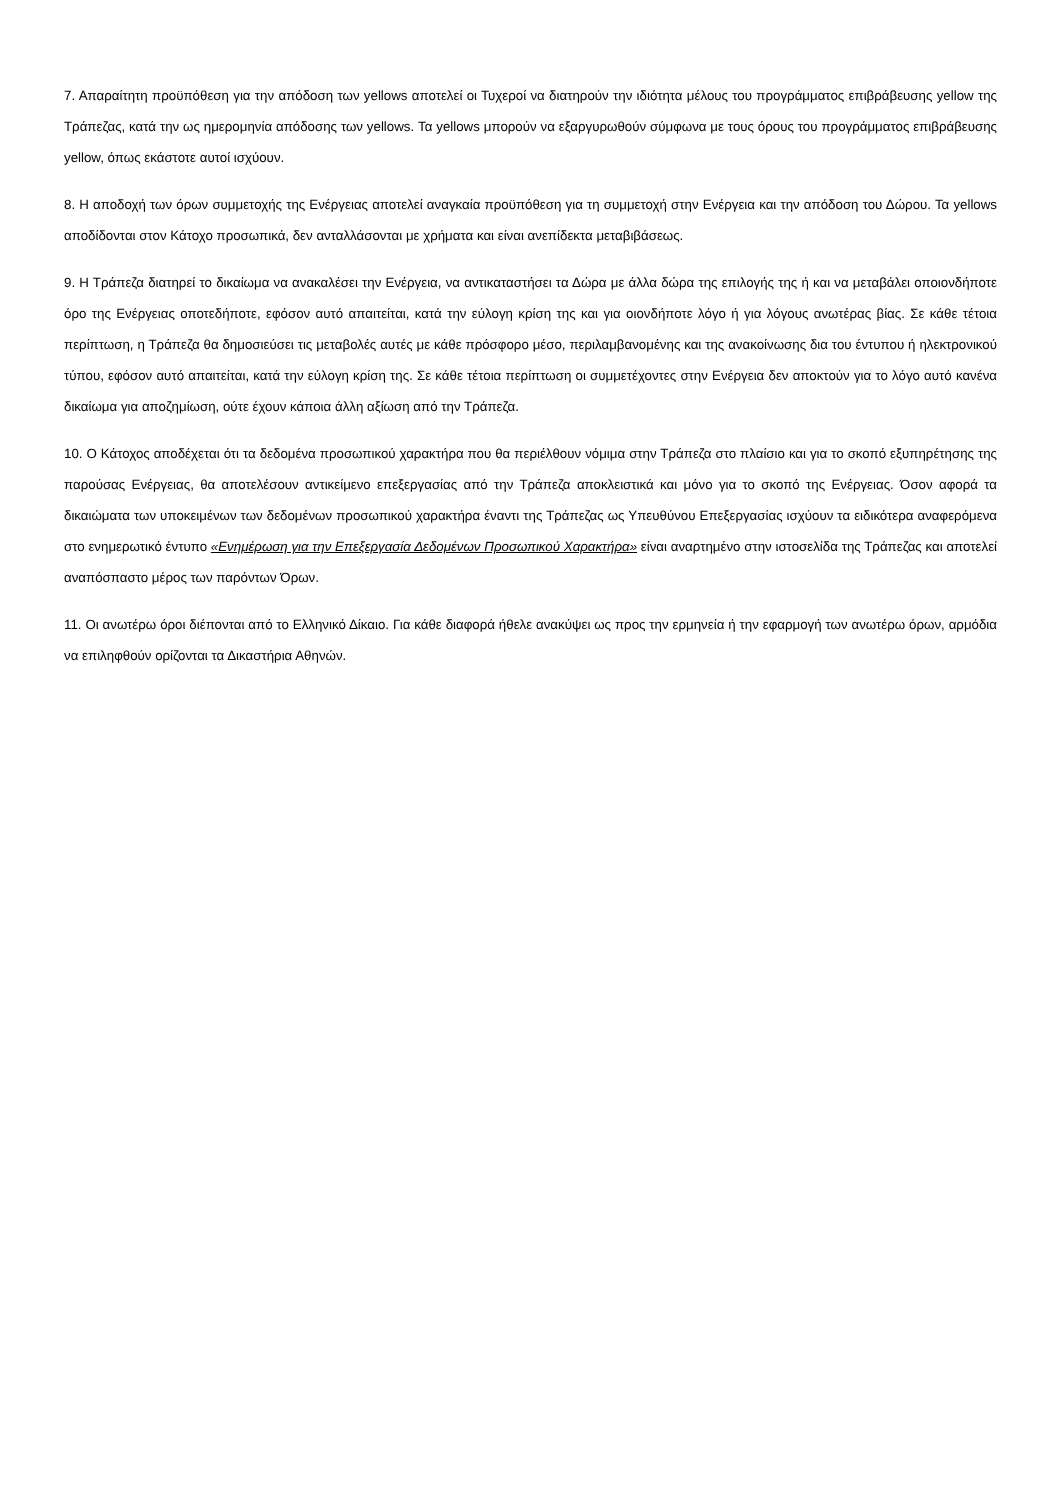7. Απαραίτητη προϋπόθεση για την απόδοση των yellows αποτελεί οι Τυχεροί να διατηρούν την ιδιότητα μέλους του προγράμματος επιβράβευσης yellow της Τράπεζας, κατά την ως ημερομηνία απόδοσης των yellows. Τα yellows μπορούν να εξαργυρωθούν σύμφωνα με τους όρους του προγράμματος επιβράβευσης yellow, όπως εκάστοτε αυτοί ισχύουν.
8. Η αποδοχή των όρων συμμετοχής της Ενέργειας αποτελεί αναγκαία προϋπόθεση για τη συμμετοχή στην Ενέργεια και την απόδοση του Δώρου. Τα yellows αποδίδονται στον Κάτοχο προσωπικά, δεν ανταλλάσονται με χρήματα και είναι ανεπίδεκτα μεταβιβάσεως.
9. Η Τράπεζα διατηρεί το δικαίωμα να ανακαλέσει την Ενέργεια, να αντικαταστήσει τα Δώρα με άλλα δώρα της επιλογής της ή και να μεταβάλει οποιονδήποτε όρο της Ενέργειας οποτεδήποτε, εφόσον αυτό απαιτείται, κατά την εύλογη κρίση της και για οιονδήποτε λόγο ή για λόγους ανωτέρας βίας. Σε κάθε τέτοια περίπτωση, η Τράπεζα θα δημοσιεύσει τις μεταβολές αυτές με κάθε πρόσφορο μέσο, περιλαμβανομένης και της ανακοίνωσης δια του έντυπου ή ηλεκτρονικού τύπου, εφόσον αυτό απαιτείται, κατά την εύλογη κρίση της. Σε κάθε τέτοια περίπτωση οι συμμετέχοντες στην Ενέργεια δεν αποκτούν για το λόγο αυτό κανένα δικαίωμα για αποζημίωση, ούτε έχουν κάποια άλλη αξίωση από την Τράπεζα.
10. Ο Κάτοχος αποδέχεται ότι τα δεδομένα προσωπικού χαρακτήρα που θα περιέλθουν νόμιμα στην Τράπεζα στο πλαίσιο και για το σκοπό εξυπηρέτησης της παρούσας Ενέργειας, θα αποτελέσουν αντικείμενο επεξεργασίας από την Τράπεζα αποκλειστικά και μόνο για το σκοπό της Ενέργειας. Όσον αφορά τα δικαιώματα των υποκειμένων των δεδομένων προσωπικού χαρακτήρα έναντι της Τράπεζας ως Υπευθύνου Επεξεργασίας ισχύουν τα ειδικότερα αναφερόμενα στο ενημερωτικό έντυπο «Ενημέρωση για την Επεξεργασία Δεδομένων Προσωπικού Χαρακτήρα» είναι αναρτημένο στην ιστοσελίδα της Τράπεζας και αποτελεί αναπόσπαστο μέρος των παρόντων Όρων.
11. Οι ανωτέρω όροι διέπονται από το Ελληνικό Δίκαιο. Για κάθε διαφορά ήθελε ανακύψει ως προς την ερμηνεία ή την εφαρμογή των ανωτέρω όρων, αρμόδια να επιληφθούν ορίζονται τα Δικαστήρια Αθηνών.